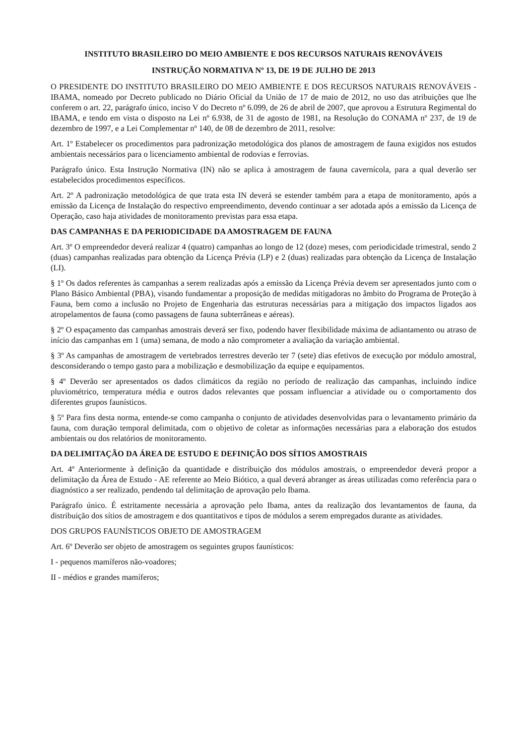INSTITUTO BRASILEIRO DO MEIO AMBIENTE E DOS RECURSOS NATURAIS RENOVÁVEIS
INSTRUÇÃO NORMATIVA Nº 13, DE 19 DE JULHO DE 2013
O PRESIDENTE DO INSTITUTO BRASILEIRO DO MEIO AMBIENTE E DOS RECURSOS NATURAIS RENOVÁVEIS - IBAMA, nomeado por Decreto publicado no Diário Oficial da União de 17 de maio de 2012, no uso das atribuições que lhe conferem o art. 22, parágrafo único, inciso V do Decreto nº 6.099, de 26 de abril de 2007, que aprovou a Estrutura Regimental do IBAMA, e tendo em vista o disposto na Lei nº 6.938, de 31 de agosto de 1981, na Resolução do CONAMA nº 237, de 19 de dezembro de 1997, e a Lei Complementar nº 140, de 08 de dezembro de 2011, resolve:
Art. 1º Estabelecer os procedimentos para padronização metodológica dos planos de amostragem de fauna exigidos nos estudos ambientais necessários para o licenciamento ambiental de rodovias e ferrovias.
Parágrafo único. Esta Instrução Normativa (IN) não se aplica à amostragem de fauna cavernícola, para a qual deverão ser estabelecidos procedimentos específicos.
Art. 2º A padronização metodológica de que trata esta IN deverá se estender também para a etapa de monitoramento, após a emissão da Licença de Instalação do respectivo empreendimento, devendo continuar a ser adotada após a emissão da Licença de Operação, caso haja atividades de monitoramento previstas para essa etapa.
DAS CAMPANHAS E DA PERIODICIDADE DA AMOSTRAGEM DE FAUNA
Art. 3º O empreendedor deverá realizar 4 (quatro) campanhas ao longo de 12 (doze) meses, com periodicidade trimestral, sendo 2 (duas) campanhas realizadas para obtenção da Licença Prévia (LP) e 2 (duas) realizadas para obtenção da Licença de Instalação (LI).
§ 1º Os dados referentes às campanhas a serem realizadas após a emissão da Licença Prévia devem ser apresentados junto com o Plano Básico Ambiental (PBA), visando fundamentar a proposição de medidas mitigadoras no âmbito do Programa de Proteção à Fauna, bem como a inclusão no Projeto de Engenharia das estruturas necessárias para a mitigação dos impactos ligados aos atropelamentos de fauna (como passagens de fauna subterrâneas e aéreas).
§ 2º O espaçamento das campanhas amostrais deverá ser fixo, podendo haver flexibilidade máxima de adiantamento ou atraso de início das campanhas em 1 (uma) semana, de modo a não comprometer a avaliação da variação ambiental.
§ 3º As campanhas de amostragem de vertebrados terrestres deverão ter 7 (sete) dias efetivos de execução por módulo amostral, desconsiderando o tempo gasto para a mobilização e desmobilização da equipe e equipamentos.
§ 4º Deverão ser apresentados os dados climáticos da região no período de realização das campanhas, incluindo índice pluviométrico, temperatura média e outros dados relevantes que possam influenciar a atividade ou o comportamento dos diferentes grupos faunísticos.
§ 5º Para fins desta norma, entende-se como campanha o conjunto de atividades desenvolvidas para o levantamento primário da fauna, com duração temporal delimitada, com o objetivo de coletar as informações necessárias para a elaboração dos estudos ambientais ou dos relatórios de monitoramento.
DA DELIMITAÇÃO DA ÁREA DE ESTUDO E DEFINIÇÃO DOS SÍTIOS AMOSTRAIS
Art. 4º Anteriormente à definição da quantidade e distribuição dos módulos amostrais, o empreendedor deverá propor a delimitação da Área de Estudo - AE referente ao Meio Biótico, a qual deverá abranger as áreas utilizadas como referência para o diagnóstico a ser realizado, pendendo tal delimitação de aprovação pelo Ibama.
Parágrafo único. É estritamente necessária a aprovação pelo Ibama, antes da realização dos levantamentos de fauna, da distribuição dos sítios de amostragem e dos quantitativos e tipos de módulos a serem empregados durante as atividades.
DOS GRUPOS FAUNÍSTICOS OBJETO DE AMOSTRAGEM
Art. 6º Deverão ser objeto de amostragem os seguintes grupos faunísticos:
I - pequenos mamíferos não-voadores;
II - médios e grandes mamíferos;